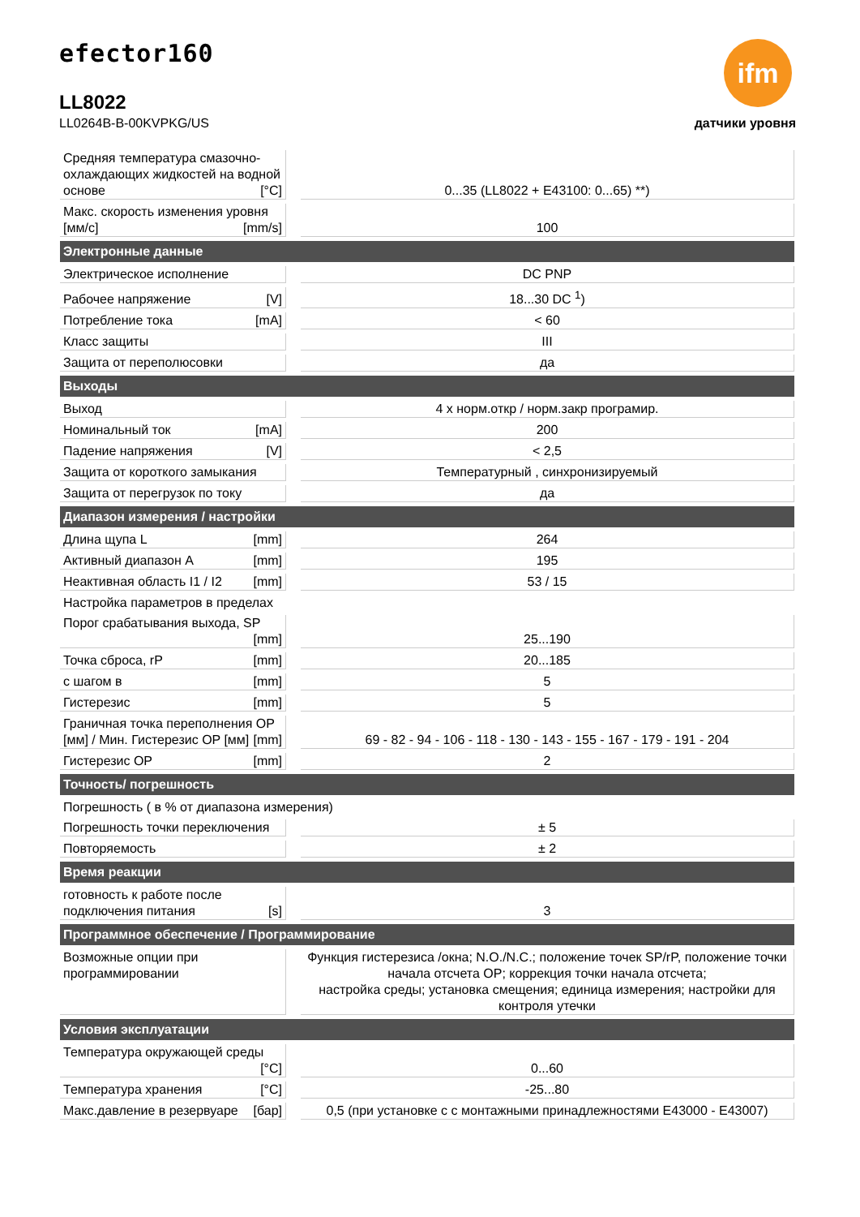efector160
LL8022
LL0264B-B-00KVPKG/US
ifm
датчики уровня
| Средняя температура смазочно-охлаждающих жидкостей на водной основе [°C] | | 0...35 (LL8022 + E43100: 0...65) **) |
| Макс. скорость изменения уровня [мм/с] [mm/s] | | 100 |
| Электронные данные | | |
| Электрическое исполнение | | DC PNP |
| Рабочее напряжение [V] | | 18...30 DC <sup>1</sup>) |
| Потребление тока [mA] | | < 60 |
| Класс защиты | | III |
| Защита от переполюсовки | | да |
| Выходы | | |
| Выход | | 4 x норм.откр / норм.закр програмир. |
| Номинальный ток [mA] | | 200 |
| Падение напряжения [V] | | < 2,5 |
| Защита от короткого замыкания | | Температурный , синхронизируемый |
| Защита от перегрузок по току | | да |
| Диапазон измерения / настройки | | |
| Длина щупа L [mm] | | 264 |
| Активный диапазон A [mm] | | 195 |
| Неактивная область I1 / I2 [mm] | | 53 / 15 |
| Настройка параметров в пределах | | |
| Порог срабатывания выхода, SP [mm] | | 25...190 |
| Точка сброса, rP [mm] | | 20...185 |
| с шагом в [mm] | | 5 |
| Гистерезис [mm] | | 5 |
| Граничная точка переполнения OP [мм] / Мин. Гистерезис OP [мм] [mm] | | 69 - 82 - 94 - 106 - 118 - 130 - 143 - 155 - 167 - 179 - 191 - 204 |
| Гистерезис OP [mm] | | 2 |
| Точность/ погрешность | | |
| Погрешность ( в % от диапазона измерения) | | |
| Погрешность точки переключения | | ± 5 |
| Повторяемость | | ± 2 |
| Время реакции | | |
| готовность к работе после подключения питания [s] | | 3 |
| Программное обеспечение / Программирование | | |
| Возможные опции при программировании | | Функция гистерезиса /окна; N.O./N.C.; положение точек SP/rP, положение точки начала отсчета OP; коррекция точки начала отсчета; настройка среды; установка смещения; единица измерения; настройки для контроля утечки |
| Условия эксплуатации | | |
| Температура окружающей среды [°C] | | 0...60 |
| Температура хранения [°C] | | -25...80 |
| Макс.давление в резервуаре [бар] | | 0,5 (при установке с с монтажными принадлежностями E43000 - E43007) |